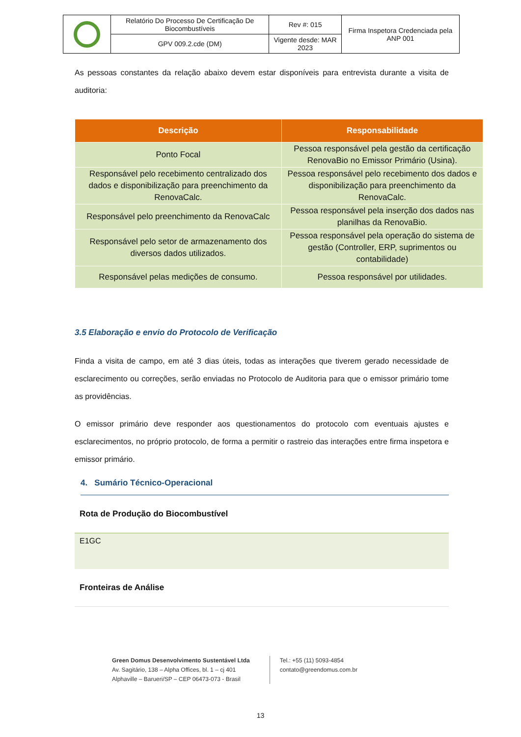| | Relatório Do Processo De Certificação De Biocombustíveis | Rev #: 015 | Firma Inspetora Credenciada pela ANP 001 |
| | GPV 009.2.cde (DM) | Vigente desde: MAR 2023 | |
As pessoas constantes da relação abaixo devem estar disponíveis para entrevista durante a visita de auditoria:
| Descrição | Responsabilidade |
| --- | --- |
| Ponto Focal | Pessoa responsável pela gestão da certificação RenovaBio no Emissor Primário (Usina). |
| Responsável pelo recebimento centralizado dos dados e disponibilização para preenchimento da RenovaCalc. | Pessoa responsável pelo recebimento dos dados e disponibilização para preenchimento da RenovaCalc. |
| Responsável pelo preenchimento da RenovaCalc | Pessoa responsável pela inserção dos dados nas planilhas da RenovaBio. |
| Responsável pelo setor de armazenamento dos diversos dados utilizados. | Pessoa responsável pela operação do sistema de gestão (Controller, ERP, suprimentos ou contabilidade) |
| Responsável pelas medições de consumo. | Pessoa responsável por utilidades. |
3.5 Elaboração e envio do Protocolo de Verificação
Finda a visita de campo, em até 3 dias úteis, todas as interações que tiverem gerado necessidade de esclarecimento ou correções, serão enviadas no Protocolo de Auditoria para que o emissor primário tome as providências.
O emissor primário deve responder aos questionamentos do protocolo com eventuais ajustes e esclarecimentos, no próprio protocolo, de forma a permitir o rastreio das interações entre firma inspetora e emissor primário.
4. Sumário Técnico-Operacional
Rota de Produção do Biocombustível
E1GC
Fronteiras de Análise
Green Domus Desenvolvimento Sustentável Ltda
Av. Sagitário, 138 – Alpha Offices, bl. 1 – cj 401
Alphaville – Barueri/SP – CEP 06473-073 - Brasil
Tel.: +55 (11) 5093-4854
contato@greendomus.com.br
13